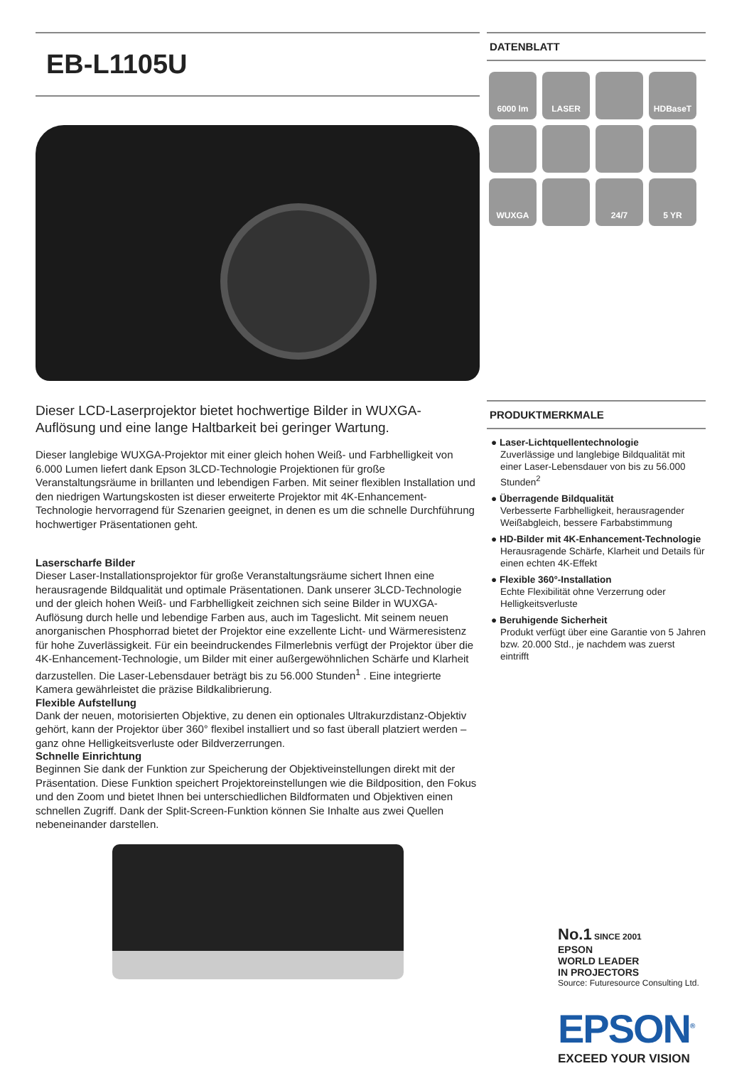EB-L1105U
Dieser LCD-Laserprojektor bietet hochwertige Bilder in WUXGA-Auflösung und eine lange Haltbarkeit bei geringer Wartung.
Dieser langlebige WUXGA-Projektor mit einer gleich hohen Weiß- und Farbhelligkeit von 6.000 Lumen liefert dank Epson 3LCD-Technologie Projektionen für große Veranstaltungsräume in brillanten und lebendigen Farben. Mit seiner flexiblen Installation und den niedrigen Wartungskosten ist dieser erweiterte Projektor mit 4K-Enhancement-Technologie hervorragend für Szenarien geeignet, in denen es um die schnelle Durchführung hochwertiger Präsentationen geht.
Laserscharfe Bilder
Dieser Laser-Installationsprojektor für große Veranstaltungsräume sichert Ihnen eine herausragende Bildqualität und optimale Präsentationen. Dank unserer 3LCD-Technologie und der gleich hohen Weiß- und Farbhelligkeit zeichnen sich seine Bilder in WUXGA-Auflösung durch helle und lebendige Farben aus, auch im Tageslicht. Mit seinem neuen anorganischen Phosphorrad bietet der Projektor eine exzellente Licht- und Wärmeresistenz für hohe Zuverlässigkeit. Für ein beeindruckendes Filmerlebnis verfügt der Projektor über die 4K-Enhancement-Technologie, um Bilder mit einer außergewöhnlichen Schärfe und Klarheit darzustellen. Die Laser-Lebensdauer beträgt bis zu 56.000 Stunden<sup>1</sup> . Eine integrierte Kamera gewährleistet die präzise Bildkalibrierung.
Flexible Aufstellung
Dank der neuen, motorisierten Objektive, zu denen ein optionales Ultrakurzdistanz-Objektiv gehört, kann der Projektor über 360° flexibel installiert und so fast überall platziert werden – ganz ohne Helligkeitsverluste oder Bildverzerrungen.
Schnelle Einrichtung
Beginnen Sie dank der Funktion zur Speicherung der Objektiveinstellungen direkt mit der Präsentation. Diese Funktion speichert Projektoreinstellungen wie die Bildposition, den Fokus und den Zoom und bietet Ihnen bei unterschiedlichen Bildformaten und Objektiven einen schnellen Zugriff. Dank der Split-Screen-Funktion können Sie Inhalte aus zwei Quellen nebeneinander darstellen.
DATENBLATT
6000 lm
LASER
HDBaseT
WUXGA
24/7
5 YR
PRODUKTMERKMALE
● Laser-Lichtquellentechnologie
Zuverlässige und langlebige Bildqualität mit einer Laser-Lebensdauer von bis zu 56.000 Stunden<sup>2</sup>
● Überragende Bildqualität
Verbesserte Farbhelligkeit, herausragender Weißabgleich, bessere Farbabstimmung
● HD-Bilder mit 4K-Enhancement-Technologie
Herausragende Schärfe, Klarheit und Details für einen echten 4K-Effekt
● Flexible 360°-Installation
Echte Flexibilität ohne Verzerrung oder Helligkeitsverluste
● Beruhigende Sicherheit
Produkt verfügt über eine Garantie von 5 Jahren bzw. 20.000 Std., je nachdem was zuerst eintrifft
No.1 SINCE 2001
EPSON
WORLD LEADER
IN PROJECTORS
Source: Futuresource Consulting Ltd.
EPSON<sup>®</sup>
EXCEED YOUR VISION